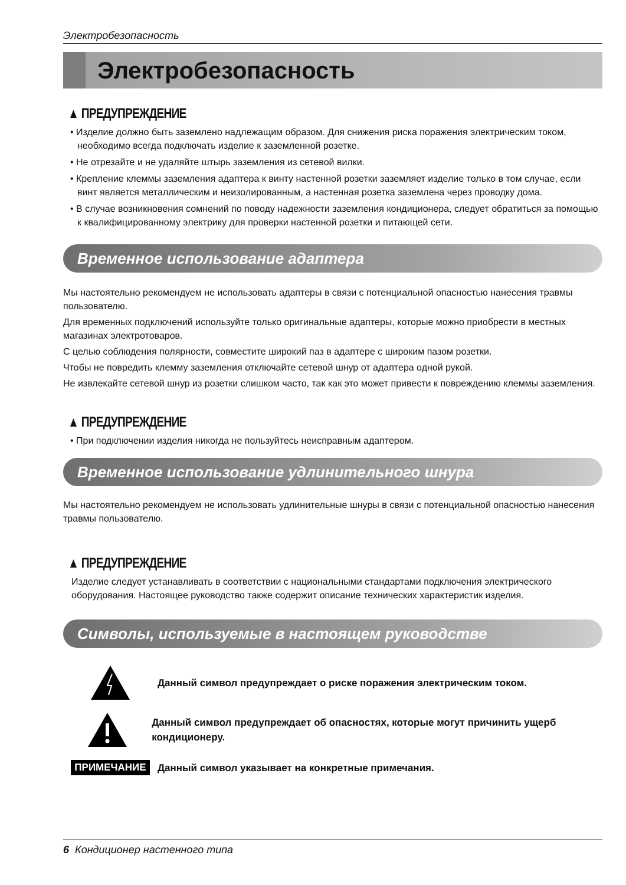Электробезопасность
Электробезопасность
▲ ПРЕДУПРЕЖДЕНИЕ
• Изделие должно быть заземлено надлежащим образом. Для снижения риска поражения электрическим током, необходимо всегда подключать изделие к заземленной розетке.
• Не отрезайте и не удаляйте штырь заземления из сетевой вилки.
• Крепление клеммы заземления адаптера к винту настенной розетки заземляет изделие только в том случае, если винт является металлическим и неизолированным, а настенная розетка заземлена через проводку дома.
• В случае возникновения сомнений по поводу надежности заземления кондиционера, следует обратиться за помощью к квалифицированному электрику для проверки настенной розетки и питающей сети.
Временное использование адаптера
Мы настоятельно рекомендуем не использовать адаптеры в связи с потенциальной опасностью нанесения травмы пользователю.
Для временных подключений используйте только оригинальные адаптеры, которые можно приобрести в местных магазинах электротоваров.
С целью соблюдения полярности, совместите широкий паз в адаптере с широким пазом розетки.
Чтобы не повредить клемму заземления отключайте сетевой шнур от адаптера одной рукой.
Не извлекайте сетевой шнур из розетки слишком часто, так как это может привести к повреждению клеммы заземления.
▲ ПРЕДУПРЕЖДЕНИЕ
• При подключении изделия никогда не пользуйтесь неисправным адаптером.
Временное использование удлинительного шнура
Мы настоятельно рекомендуем не использовать удлинительные шнуры в связи с потенциальной опасностью нанесения травмы пользователю.
▲ ПРЕДУПРЕЖДЕНИЕ
Изделие следует устанавливать в соответствии с национальными стандартами подключения электрического оборудования. Настоящее руководство также содержит описание технических характеристик изделия.
Символы, используемые в настоящем руководстве
Данный символ предупреждает о риске поражения электрическим током.
Данный символ предупреждает об опасностях, которые могут причинить ущерб кондиционеру.
ПРИМЕЧАНИЕ
Данный символ указывает на конкретные примечания.
6 Кондиционер настенного типа